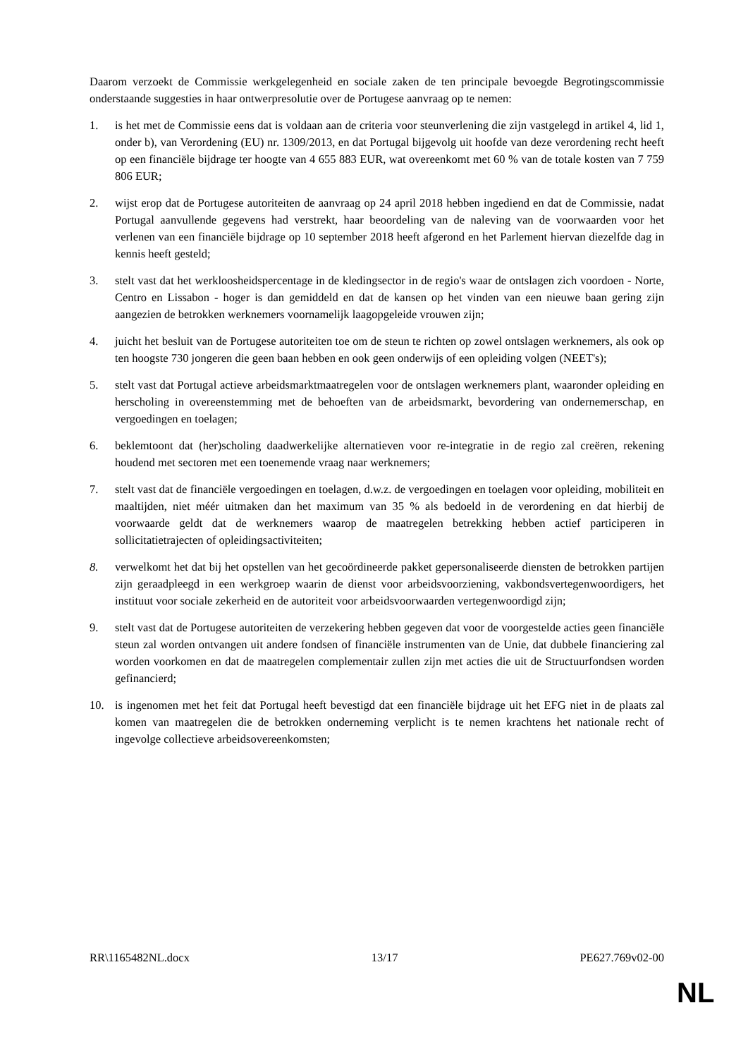Daarom verzoekt de Commissie werkgelegenheid en sociale zaken de ten principale bevoegde Begrotingscommissie onderstaande suggesties in haar ontwerpresolutie over de Portugese aanvraag op te nemen:
1. is het met de Commissie eens dat is voldaan aan de criteria voor steunverlening die zijn vastgelegd in artikel 4, lid 1, onder b), van Verordening (EU) nr. 1309/2013, en dat Portugal bijgevolg uit hoofde van deze verordening recht heeft op een financiële bijdrage ter hoogte van 4 655 883 EUR, wat overeenkomt met 60 % van de totale kosten van 7 759 806 EUR;
2. wijst erop dat de Portugese autoriteiten de aanvraag op 24 april 2018 hebben ingediend en dat de Commissie, nadat Portugal aanvullende gegevens had verstrekt, haar beoordeling van de naleving van de voorwaarden voor het verlenen van een financiële bijdrage op 10 september 2018 heeft afgerond en het Parlement hiervan diezelfde dag in kennis heeft gesteld;
3. stelt vast dat het werkloosheidspercentage in de kledingsector in de regio's waar de ontslagen zich voordoen - Norte, Centro en Lissabon - hoger is dan gemiddeld en dat de kansen op het vinden van een nieuwe baan gering zijn aangezien de betrokken werknemers voornamelijk laagopgeleide vrouwen zijn;
4. juicht het besluit van de Portugese autoriteiten toe om de steun te richten op zowel ontslagen werknemers, als ook op ten hoogste 730 jongeren die geen baan hebben en ook geen onderwijs of een opleiding volgen (NEET's);
5. stelt vast dat Portugal actieve arbeidsmarktmaatregelen voor de ontslagen werknemers plant, waaronder opleiding en herscholing in overeenstemming met de behoeften van de arbeidsmarkt, bevordering van ondernemerschap, en vergoedingen en toelagen;
6. beklemtoont dat (her)scholing daadwerkelijke alternatieven voor re-integratie in de regio zal creëren, rekening houdend met sectoren met een toenemende vraag naar werknemers;
7. stelt vast dat de financiële vergoedingen en toelagen, d.w.z. de vergoedingen en toelagen voor opleiding, mobiliteit en maaltijden, niet méér uitmaken dan het maximum van 35 % als bedoeld in de verordening en dat hierbij de voorwaarde geldt dat de werknemers waarop de maatregelen betrekking hebben actief participeren in sollicitatietrajecten of opleidingsactiviteiten;
8. verwelkomt het dat bij het opstellen van het gecoördineerde pakket gepersonaliseerde diensten de betrokken partijen zijn geraadpleegd in een werkgroep waarin de dienst voor arbeidsvoorziening, vakbondsvertegenwoordigers, het instituut voor sociale zekerheid en de autoriteit voor arbeidsvoorwaarden vertegenwoordigd zijn;
9. stelt vast dat de Portugese autoriteiten de verzekering hebben gegeven dat voor de voorgestelde acties geen financiële steun zal worden ontvangen uit andere fondsen of financiële instrumenten van de Unie, dat dubbele financiering zal worden voorkomen en dat de maatregelen complementair zullen zijn met acties die uit de Structuurfondsen worden gefinancierd;
10. is ingenomen met het feit dat Portugal heeft bevestigd dat een financiële bijdrage uit het EFG niet in de plaats zal komen van maatregelen die de betrokken onderneming verplicht is te nemen krachtens het nationale recht of ingevolge collectieve arbeidsovereenkomsten;
RR\1165482NL.docx 13/17 PE627.769v02-00
NL